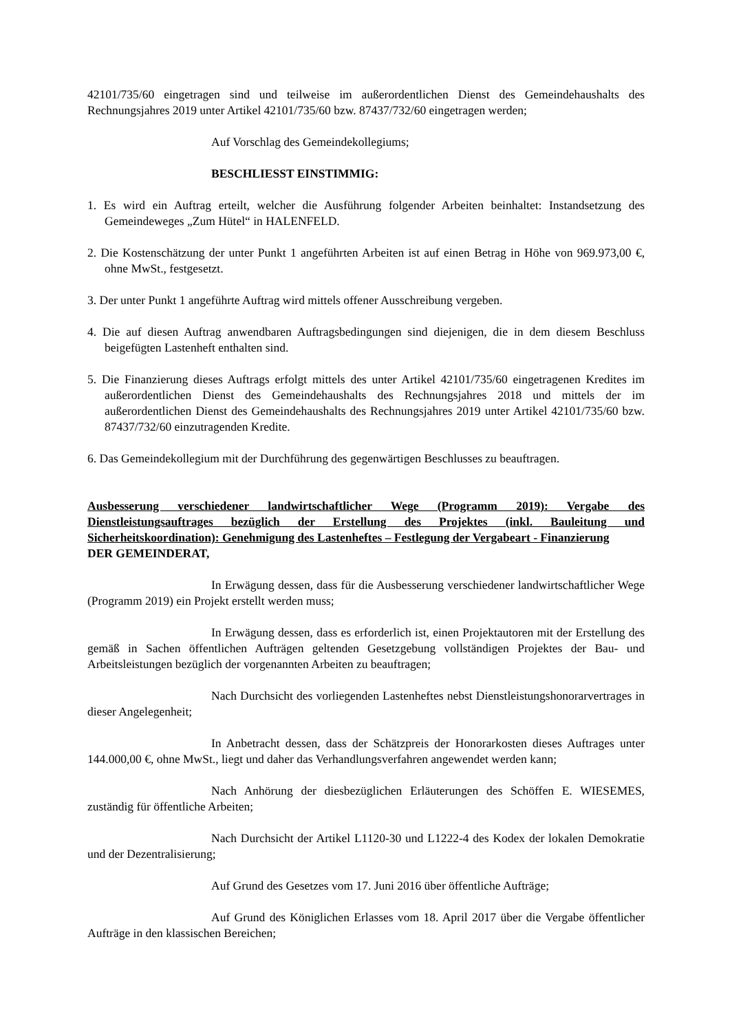42101/735/60 eingetragen sind und teilweise im außerordentlichen Dienst des Gemeindehaushalts des Rechnungsjahres 2019 unter Artikel 42101/735/60 bzw. 87437/732/60 eingetragen werden;
Auf Vorschlag des Gemeindekollegiums;
BESCHLIESST EINSTIMMIG:
1. Es wird ein Auftrag erteilt, welcher die Ausführung folgender Arbeiten beinhaltet: Instandsetzung des Gemeindeweges „Zum Hütel“ in HALENFELD.
2. Die Kostenschätzung der unter Punkt 1 angeführten Arbeiten ist auf einen Betrag in Höhe von 969.973,00 €, ohne MwSt., festgesetzt.
3. Der unter Punkt 1 angeführte Auftrag wird mittels offener Ausschreibung vergeben.
4. Die auf diesen Auftrag anwendbaren Auftragsbedingungen sind diejenigen, die in dem diesem Beschluss beigefügten Lastenheft enthalten sind.
5. Die Finanzierung dieses Auftrags erfolgt mittels des unter Artikel 42101/735/60 eingetragenen Kredites im außerordentlichen Dienst des Gemeindehaushalts des Rechnungsjahres 2018 und mittels der im außerordentlichen Dienst des Gemeindehaushalts des Rechnungsjahres 2019 unter Artikel 42101/735/60 bzw. 87437/732/60 einzutragenden Kredite.
6. Das Gemeindekollegium mit der Durchführung des gegenwärtigen Beschlusses zu beauftragen.
Ausbesserung verschiedener landwirtschaftlicher Wege (Programm 2019): Vergabe des Dienstleistungsauftrages bezüglich der Erstellung des Projektes (inkl. Bauleitung und Sicherheitskoordination): Genehmigung des Lastenheftes – Festlegung der Vergabeart - Finanzierung
DER GEMEINDERAT,
In Erwägung dessen, dass für die Ausbesserung verschiedener landwirtschaftlicher Wege (Programm 2019) ein Projekt erstellt werden muss;
In Erwägung dessen, dass es erforderlich ist, einen Projektautoren mit der Erstellung des gemäß in Sachen öffentlichen Aufträgen geltenden Gesetzgebung vollständigen Projektes der Bau- und Arbeitsleistungen bezüglich der vorgenannten Arbeiten zu beauftragen;
Nach Durchsicht des vorliegenden Lastenheftes nebst Dienstleistungshonorarvertrages in dieser Angelegenheit;
In Anbetracht dessen, dass der Schätzpreis der Honorarkosten dieses Auftrages unter 144.000,00 €, ohne MwSt., liegt und daher das Verhandlungsverfahren angewendet werden kann;
Nach Anhörung der diesbezüglichen Erläuterungen des Schöffen E. WIESEMES, zuständig für öffentliche Arbeiten;
Nach Durchsicht der Artikel L1120-30 und L1222-4 des Kodex der lokalen Demokratie und der Dezentralisierung;
Auf Grund des Gesetzes vom 17. Juni 2016 über öffentliche Aufträge;
Auf Grund des Königlichen Erlasses vom 18. April 2017 über die Vergabe öffentlicher Aufträge in den klassischen Bereichen;